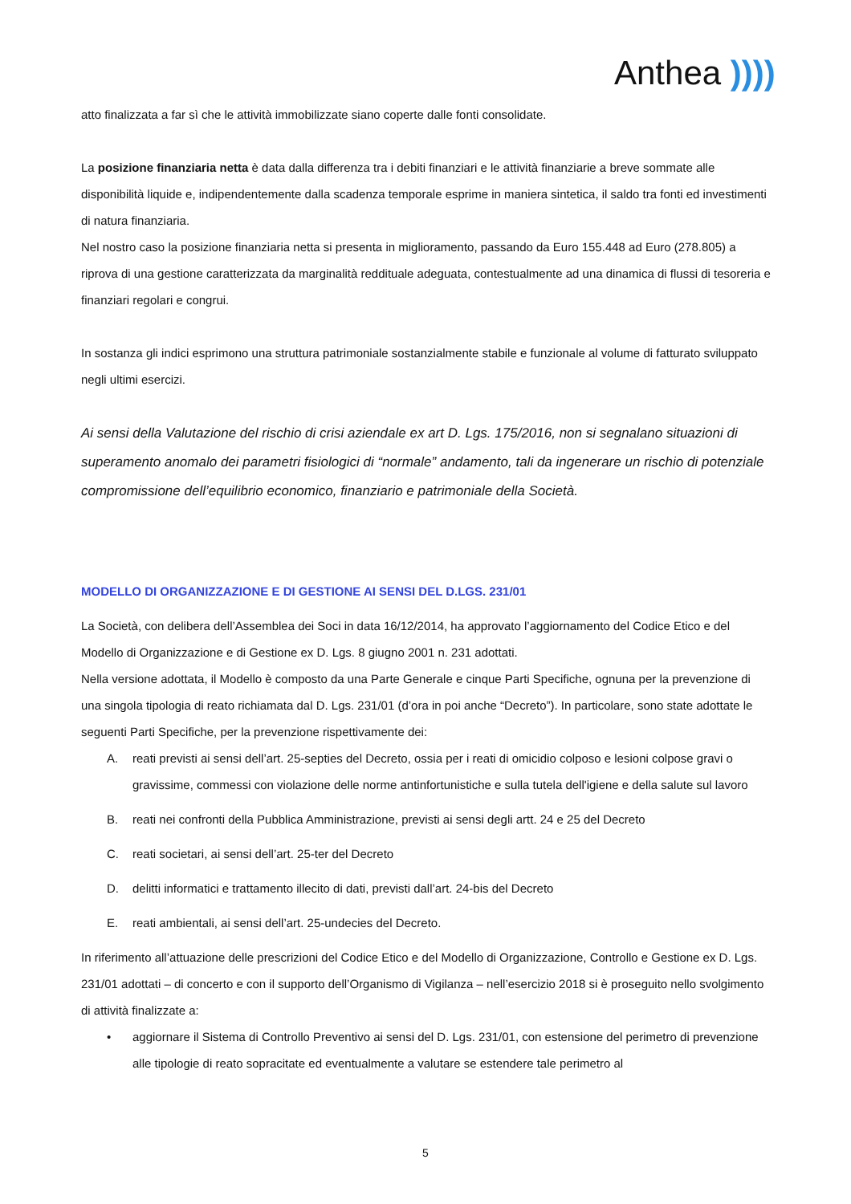Anthea ))))
atto finalizzata a far sì che le attività immobilizzate siano coperte dalle fonti consolidate.
La posizione finanziaria netta è data dalla differenza tra i debiti finanziari e le attività finanziarie a breve sommate alle disponibilità liquide e, indipendentemente dalla scadenza temporale esprime in maniera sintetica, il saldo tra fonti ed investimenti di natura finanziaria.
Nel nostro caso la posizione finanziaria netta si presenta in miglioramento, passando da Euro 155.448 ad Euro (278.805) a riprova di una gestione caratterizzata da marginalità reddituale adeguata, contestualmente ad una dinamica di flussi di tesoreria e finanziari regolari e congrui.
In sostanza gli indici esprimono una struttura patrimoniale sostanzialmente stabile e funzionale al volume di fatturato sviluppato negli ultimi esercizi.
Ai sensi della Valutazione del rischio di crisi aziendale ex art D. Lgs. 175/2016, non si segnalano situazioni di superamento anomalo dei parametri fisiologici di “normale” andamento, tali da ingenerare un rischio di potenziale compromissione dell’equilibrio economico, finanziario e patrimoniale della Società.
MODELLO DI ORGANIZZAZIONE E DI GESTIONE AI SENSI DEL D.LGS. 231/01
La Società, con delibera dell’Assemblea dei Soci in data 16/12/2014, ha approvato l’aggiornamento del Codice Etico e del Modello di Organizzazione e di Gestione ex D. Lgs. 8 giugno 2001 n. 231 adottati.
Nella versione adottata, il Modello è composto da una Parte Generale e cinque Parti Specifiche, ognuna per la prevenzione di una singola tipologia di reato richiamata dal D. Lgs. 231/01 (d’ora in poi anche “Decreto”). In particolare, sono state adottate le seguenti Parti Specifiche, per la prevenzione rispettivamente dei:
A. reati previsti ai sensi dell’art. 25-septies del Decreto, ossia per i reati di omicidio colposo e lesioni colpose gravi o gravissime, commessi con violazione delle norme antinfortunistiche e sulla tutela dell'igiene e della salute sul lavoro
B. reati nei confronti della Pubblica Amministrazione, previsti ai sensi degli artt. 24 e 25 del Decreto
C. reati societari, ai sensi dell’art. 25-ter del Decreto
D. delitti informatici e trattamento illecito di dati, previsti dall’art. 24-bis del Decreto
E. reati ambientali, ai sensi dell’art. 25-undecies del Decreto.
In riferimento all’attuazione delle prescrizioni del Codice Etico e del Modello di Organizzazione, Controllo e Gestione ex D. Lgs. 231/01 adottati – di concerto e con il supporto dell’Organismo di Vigilanza – nell’esercizio 2018 si è proseguito nello svolgimento di attività finalizzate a:
• aggiornare il Sistema di Controllo Preventivo ai sensi del D. Lgs. 231/01, con estensione del perimetro di prevenzione alle tipologie di reato sopracitate ed eventualmente a valutare se estendere tale perimetro al
5